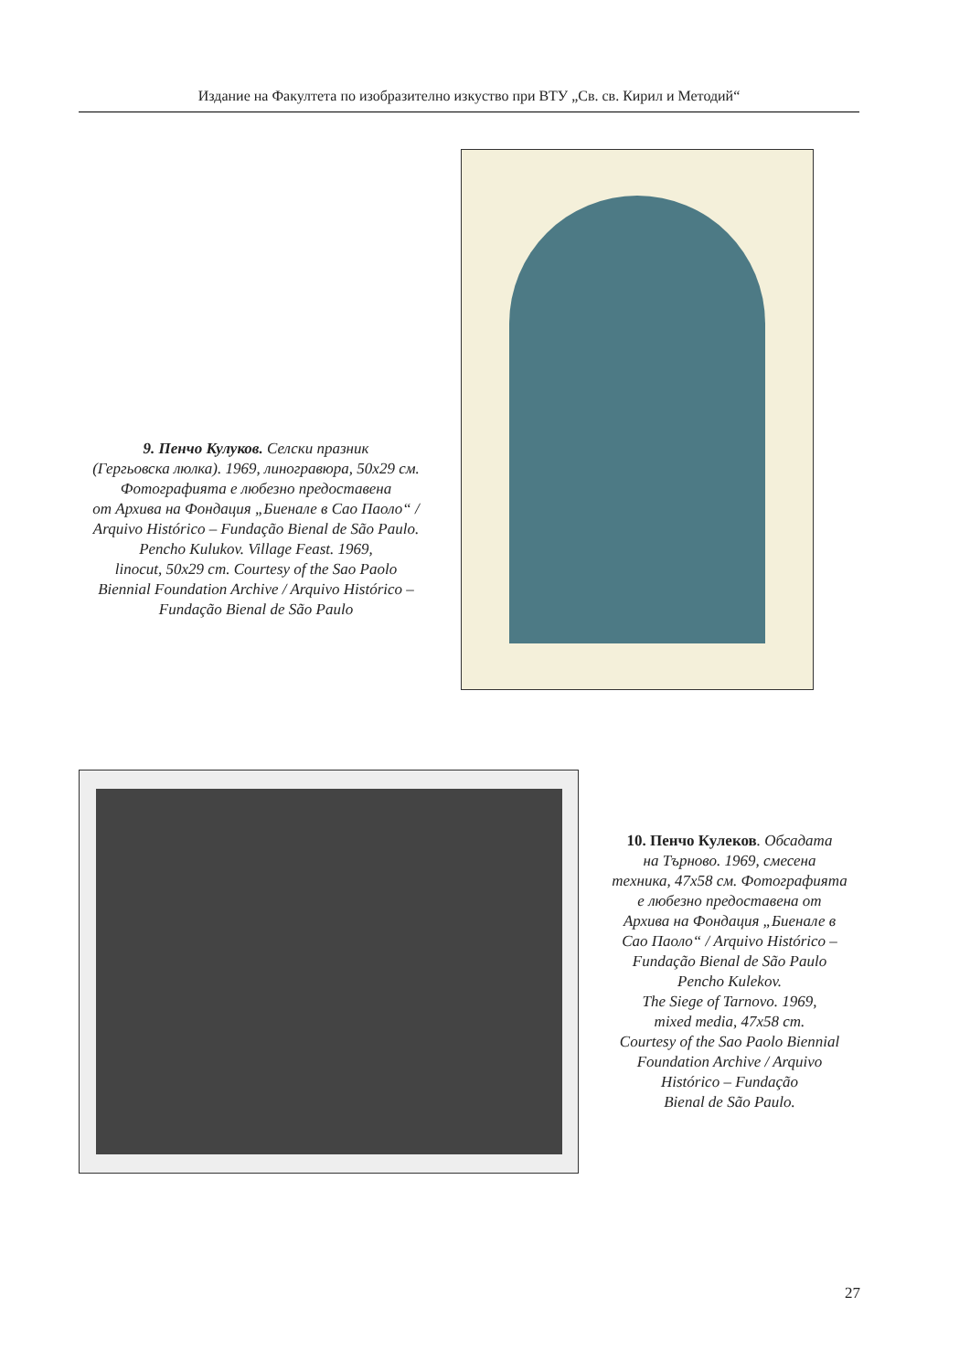Издание на Факултета по изобразително изкуство при ВТУ „Св. св. Кирил и Методий“
9. Пенчо Кулуков. Селски празник
(Гергьовска люлка). 1969, линогравюра, 50x29 см.
Фотографията е любезно предоставена
от Архива на Фондация „Биенале в Сао Паоло“ /
Arquivo Histórico – Fundação Bienal de São Paulo.
Pencho Kulukov. Village Feast. 1969,
linocut, 50x29 cm. Courtesy of the Sao Paolo
Biennial Foundation Archive / Arquivo Histórico –
Fundação Bienal de São Paulo
10. Пенчо Кулеков. Обсадата
на Търново. 1969, смесена
техника, 47x58 см. Фотографията
е любезно предоставена от
Архива на Фондация „Биенале в
Сао Паоло“ / Arquivo Histórico –
Fundação Bienal de São Paulo
Pencho Kulekov.
The Siege of Tarnovo. 1969,
mixed media, 47x58 cm.
Courtesy of the Sao Paolo Biennial
Foundation Archive / Arquivo
Histórico – Fundação
Bienal de São Paulo.
27